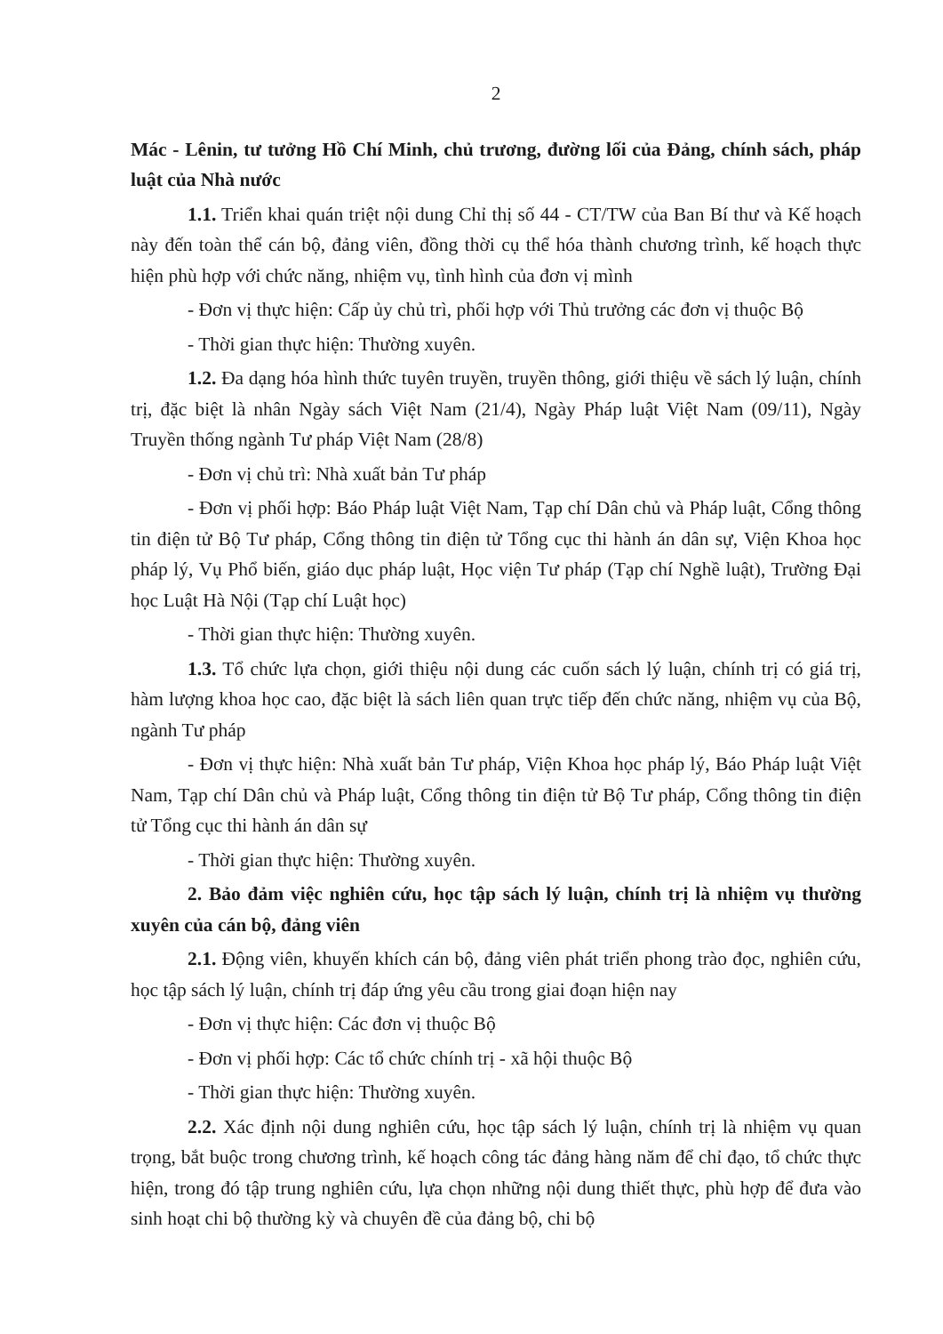2
Mác - Lênin, tư tưởng Hồ Chí Minh, chủ trương, đường lối của Đảng, chính sách, pháp luật của Nhà nước
1.1. Triển khai quán triệt nội dung Chỉ thị số 44 - CT/TW của Ban Bí thư và Kế hoạch này đến toàn thể cán bộ, đảng viên, đồng thời cụ thể hóa thành chương trình, kế hoạch thực hiện phù hợp với chức năng, nhiệm vụ, tình hình của đơn vị mình
- Đơn vị thực hiện: Cấp ủy chủ trì, phối hợp với Thủ trưởng các đơn vị thuộc Bộ
- Thời gian thực hiện: Thường xuyên.
1.2. Đa dạng hóa hình thức tuyên truyền, truyền thông, giới thiệu về sách lý luận, chính trị, đặc biệt là nhân Ngày sách Việt Nam (21/4), Ngày Pháp luật Việt Nam (09/11), Ngày Truyền thống ngành Tư pháp Việt Nam (28/8)
- Đơn vị chủ trì: Nhà xuất bản Tư pháp
- Đơn vị phối hợp: Báo Pháp luật Việt Nam, Tạp chí Dân chủ và Pháp luật, Cổng thông tin điện tử Bộ Tư pháp, Cổng thông tin điện tử Tổng cục thi hành án dân sự, Viện Khoa học pháp lý, Vụ Phổ biến, giáo dục pháp luật, Học viện Tư pháp (Tạp chí Nghề luật), Trường Đại học Luật Hà Nội (Tạp chí Luật học)
- Thời gian thực hiện: Thường xuyên.
1.3. Tổ chức lựa chọn, giới thiệu nội dung các cuốn sách lý luận, chính trị có giá trị, hàm lượng khoa học cao, đặc biệt là sách liên quan trực tiếp đến chức năng, nhiệm vụ của Bộ, ngành Tư pháp
- Đơn vị thực hiện: Nhà xuất bản Tư pháp, Viện Khoa học pháp lý, Báo Pháp luật Việt Nam, Tạp chí Dân chủ và Pháp luật, Cổng thông tin điện tử Bộ Tư pháp, Cổng thông tin điện tử Tổng cục thi hành án dân sự
- Thời gian thực hiện: Thường xuyên.
2. Bảo đảm việc nghiên cứu, học tập sách lý luận, chính trị là nhiệm vụ thường xuyên của cán bộ, đảng viên
2.1. Động viên, khuyến khích cán bộ, đảng viên phát triển phong trào đọc, nghiên cứu, học tập sách lý luận, chính trị đáp ứng yêu cầu trong giai đoạn hiện nay
- Đơn vị thực hiện: Các đơn vị thuộc Bộ
- Đơn vị phối hợp: Các tổ chức chính trị - xã hội thuộc Bộ
- Thời gian thực hiện: Thường xuyên.
2.2. Xác định nội dung nghiên cứu, học tập sách lý luận, chính trị là nhiệm vụ quan trọng, bắt buộc trong chương trình, kế hoạch công tác đảng hàng năm để chỉ đạo, tổ chức thực hiện, trong đó tập trung nghiên cứu, lựa chọn những nội dung thiết thực, phù hợp để đưa vào sinh hoạt chi bộ thường kỳ và chuyên đề của đảng bộ, chi bộ